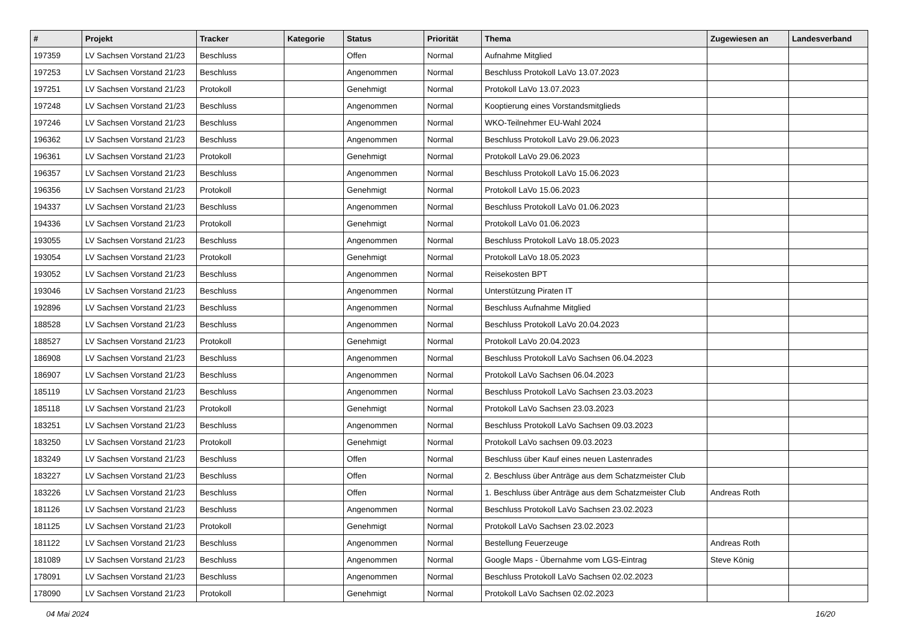| # | Projekt | Tracker | Kategorie | Status | Priorität | Thema | Zugewiesen an | Landesverband |
| --- | --- | --- | --- | --- | --- | --- | --- | --- |
| 197359 | LV Sachsen Vorstand 21/23 | Beschluss | | Offen | Normal | Aufnahme Mitglied | | |
| 197253 | LV Sachsen Vorstand 21/23 | Beschluss | | Angenommen | Normal | Beschluss Protokoll LaVo 13.07.2023 | | |
| 197251 | LV Sachsen Vorstand 21/23 | Protokoll | | Genehmigt | Normal | Protokoll LaVo 13.07.2023 | | |
| 197248 | LV Sachsen Vorstand 21/23 | Beschluss | | Angenommen | Normal | Kooptierung eines Vorstandsmitglieds | | |
| 197246 | LV Sachsen Vorstand 21/23 | Beschluss | | Angenommen | Normal | WKO-Teilnehmer EU-Wahl 2024 | | |
| 196362 | LV Sachsen Vorstand 21/23 | Beschluss | | Angenommen | Normal | Beschluss Protokoll LaVo 29.06.2023 | | |
| 196361 | LV Sachsen Vorstand 21/23 | Protokoll | | Genehmigt | Normal | Protokoll LaVo 29.06.2023 | | |
| 196357 | LV Sachsen Vorstand 21/23 | Beschluss | | Angenommen | Normal | Beschluss Protokoll LaVo 15.06.2023 | | |
| 196356 | LV Sachsen Vorstand 21/23 | Protokoll | | Genehmigt | Normal | Protokoll LaVo 15.06.2023 | | |
| 194337 | LV Sachsen Vorstand 21/23 | Beschluss | | Angenommen | Normal | Beschluss Protokoll LaVo 01.06.2023 | | |
| 194336 | LV Sachsen Vorstand 21/23 | Protokoll | | Genehmigt | Normal | Protokoll LaVo 01.06.2023 | | |
| 193055 | LV Sachsen Vorstand 21/23 | Beschluss | | Angenommen | Normal | Beschluss Protokoll LaVo 18.05.2023 | | |
| 193054 | LV Sachsen Vorstand 21/23 | Protokoll | | Genehmigt | Normal | Protokoll LaVo 18.05.2023 | | |
| 193052 | LV Sachsen Vorstand 21/23 | Beschluss | | Angenommen | Normal | Reisekosten BPT | | |
| 193046 | LV Sachsen Vorstand 21/23 | Beschluss | | Angenommen | Normal | Unterstützung Piraten IT | | |
| 192896 | LV Sachsen Vorstand 21/23 | Beschluss | | Angenommen | Normal | Beschluss Aufnahme Mitglied | | |
| 188528 | LV Sachsen Vorstand 21/23 | Beschluss | | Angenommen | Normal | Beschluss Protokoll LaVo 20.04.2023 | | |
| 188527 | LV Sachsen Vorstand 21/23 | Protokoll | | Genehmigt | Normal | Protokoll LaVo 20.04.2023 | | |
| 186908 | LV Sachsen Vorstand 21/23 | Beschluss | | Angenommen | Normal | Beschluss Protokoll LaVo Sachsen 06.04.2023 | | |
| 186907 | LV Sachsen Vorstand 21/23 | Beschluss | | Angenommen | Normal | Protokoll LaVo Sachsen 06.04.2023 | | |
| 185119 | LV Sachsen Vorstand 21/23 | Beschluss | | Angenommen | Normal | Beschluss Protokoll LaVo Sachsen 23.03.2023 | | |
| 185118 | LV Sachsen Vorstand 21/23 | Protokoll | | Genehmigt | Normal | Protokoll LaVo Sachsen 23.03.2023 | | |
| 183251 | LV Sachsen Vorstand 21/23 | Beschluss | | Angenommen | Normal | Beschluss Protokoll LaVo Sachsen 09.03.2023 | | |
| 183250 | LV Sachsen Vorstand 21/23 | Protokoll | | Genehmigt | Normal | Protokoll LaVo sachsen 09.03.2023 | | |
| 183249 | LV Sachsen Vorstand 21/23 | Beschluss | | Offen | Normal | Beschluss über Kauf eines neuen Lastenrades | | |
| 183227 | LV Sachsen Vorstand 21/23 | Beschluss | | Offen | Normal | 2. Beschluss über Anträge aus dem Schatzmeister Club | | |
| 183226 | LV Sachsen Vorstand 21/23 | Beschluss | | Offen | Normal | 1. Beschluss über Anträge aus dem Schatzmeister Club | Andreas Roth | |
| 181126 | LV Sachsen Vorstand 21/23 | Beschluss | | Angenommen | Normal | Beschluss Protokoll LaVo Sachsen 23.02.2023 | | |
| 181125 | LV Sachsen Vorstand 21/23 | Protokoll | | Genehmigt | Normal | Protokoll LaVo Sachsen 23.02.2023 | | |
| 181122 | LV Sachsen Vorstand 21/23 | Beschluss | | Angenommen | Normal | Bestellung Feuerzeuge | Andreas Roth | |
| 181089 | LV Sachsen Vorstand 21/23 | Beschluss | | Angenommen | Normal | Google Maps - Übernahme vom LGS-Eintrag | Steve König | |
| 178091 | LV Sachsen Vorstand 21/23 | Beschluss | | Angenommen | Normal | Beschluss Protokoll LaVo Sachsen 02.02.2023 | | |
| 178090 | LV Sachsen Vorstand 21/23 | Protokoll | | Genehmigt | Normal | Protokoll LaVo Sachsen 02.02.2023 | | |
04 Mai 2024 16/20